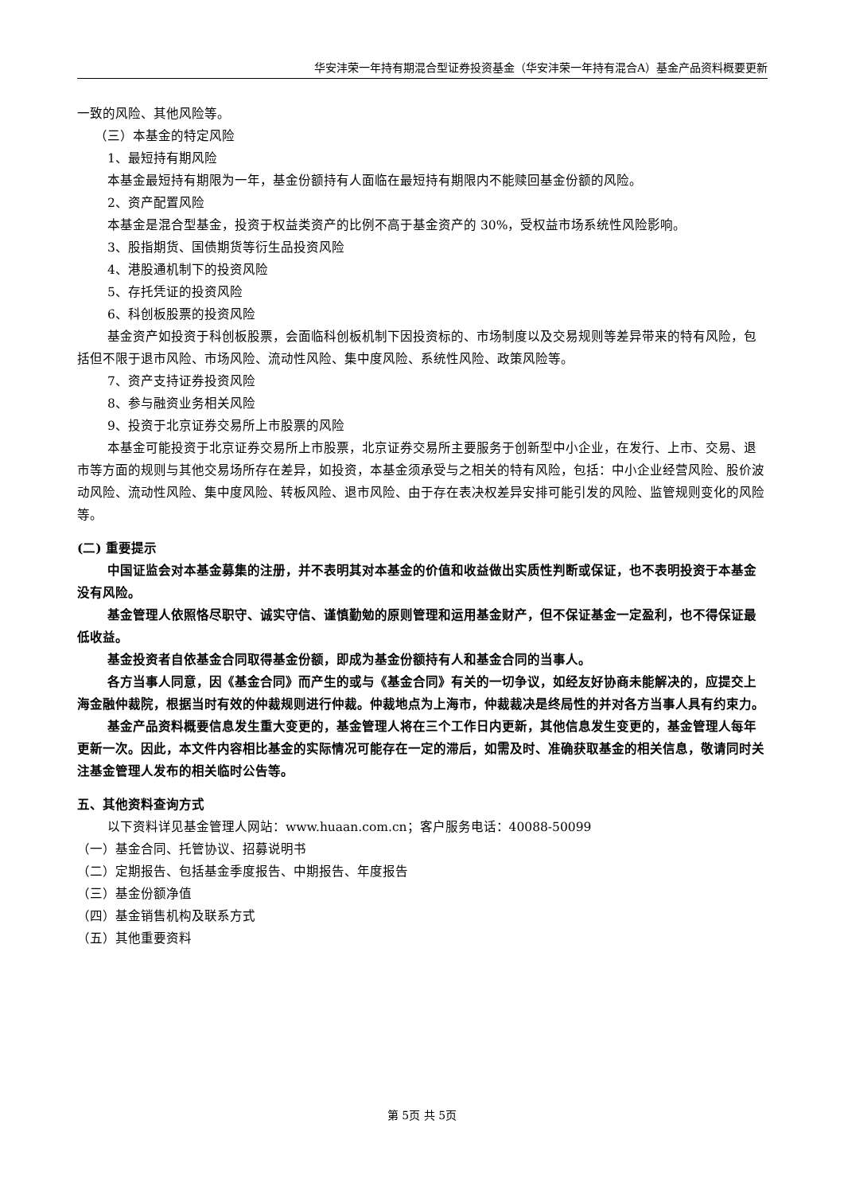华安沣荣一年持有期混合型证券投资基金（华安沣荣一年持有混合A）基金产品资料概要更新
一致的风险、其他风险等。
（三）本基金的特定风险
1、最短持有期风险
本基金最短持有期限为一年，基金份额持有人面临在最短持有期限内不能赎回基金份额的风险。
2、资产配置风险
本基金是混合型基金，投资于权益类资产的比例不高于基金资产的 30%，受权益市场系统性风险影响。
3、股指期货、国债期货等衍生品投资风险
4、港股通机制下的投资风险
5、存托凭证的投资风险
6、科创板股票的投资风险
基金资产如投资于科创板股票，会面临科创板机制下因投资标的、市场制度以及交易规则等差异带来的特有风险，包括但不限于退市风险、市场风险、流动性风险、集中度风险、系统性风险、政策风险等。
7、资产支持证券投资风险
8、参与融资业务相关风险
9、投资于北京证券交易所上市股票的风险
本基金可能投资于北京证券交易所上市股票，北京证券交易所主要服务于创新型中小企业，在发行、上市、交易、退市等方面的规则与其他交易场所存在差异，如投资，本基金须承受与之相关的特有风险，包括：中小企业经营风险、股价波动风险、流动性风险、集中度风险、转板风险、退市风险、由于存在表决权差异安排可能引发的风险、监管规则变化的风险等。
(二) 重要提示
中国证监会对本基金募集的注册，并不表明其对本基金的价值和收益做出实质性判断或保证，也不表明投资于本基金没有风险。
基金管理人依照恪尽职守、诚实守信、谨慎勤勉的原则管理和运用基金财产，但不保证基金一定盈利，也不得保证最低收益。
基金投资者自依基金合同取得基金份额，即成为基金份额持有人和基金合同的当事人。
各方当事人同意，因《基金合同》而产生的或与《基金合同》有关的一切争议，如经友好协商未能解决的，应提交上海金融仲裁院，根据当时有效的仲裁规则进行仲裁。仲裁地点为上海市，仲裁裁决是终局性的并对各方当事人具有约束力。
基金产品资料概要信息发生重大变更的，基金管理人将在三个工作日内更新，其他信息发生变更的，基金管理人每年更新一次。因此，本文件内容相比基金的实际情况可能存在一定的滞后，如需及时、准确获取基金的相关信息，敬请同时关注基金管理人发布的相关临时公告等。
五、其他资料查询方式
以下资料详见基金管理人网站：www.huaan.com.cn；客户服务电话：40088-50099
（一）基金合同、托管协议、招募说明书
（二）定期报告、包括基金季度报告、中期报告、年度报告
（三）基金份额净值
（四）基金销售机构及联系方式
（五）其他重要资料
第 5页 共 5页